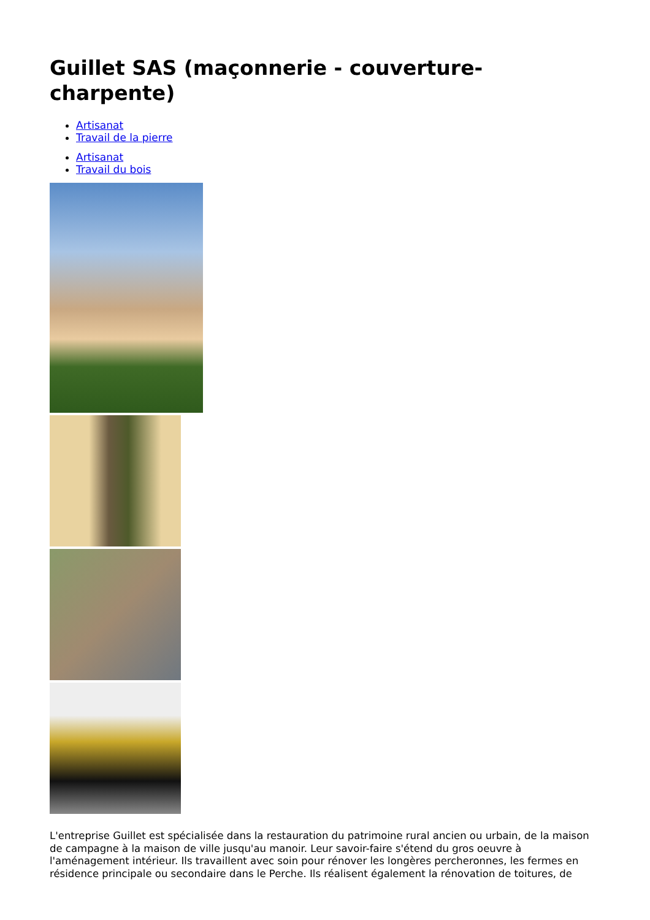Guillet SAS (maçonnerie - couverture-charpente)
Artisanat
Travail de la pierre
Artisanat
Travail du bois
L'entreprise Guillet est spécialisée dans la restauration du patrimoine rural ancien ou urbain, de la maison de campagne à la maison de ville jusqu'au manoir. Leur savoir-faire s'étend du gros oeuvre à l'aménagement intérieur. Ils travaillent avec soin pour rénover les longères percheronnes, les fermes en résidence principale ou secondaire dans le Perche. Ils réalisent également la rénovation de toitures, de